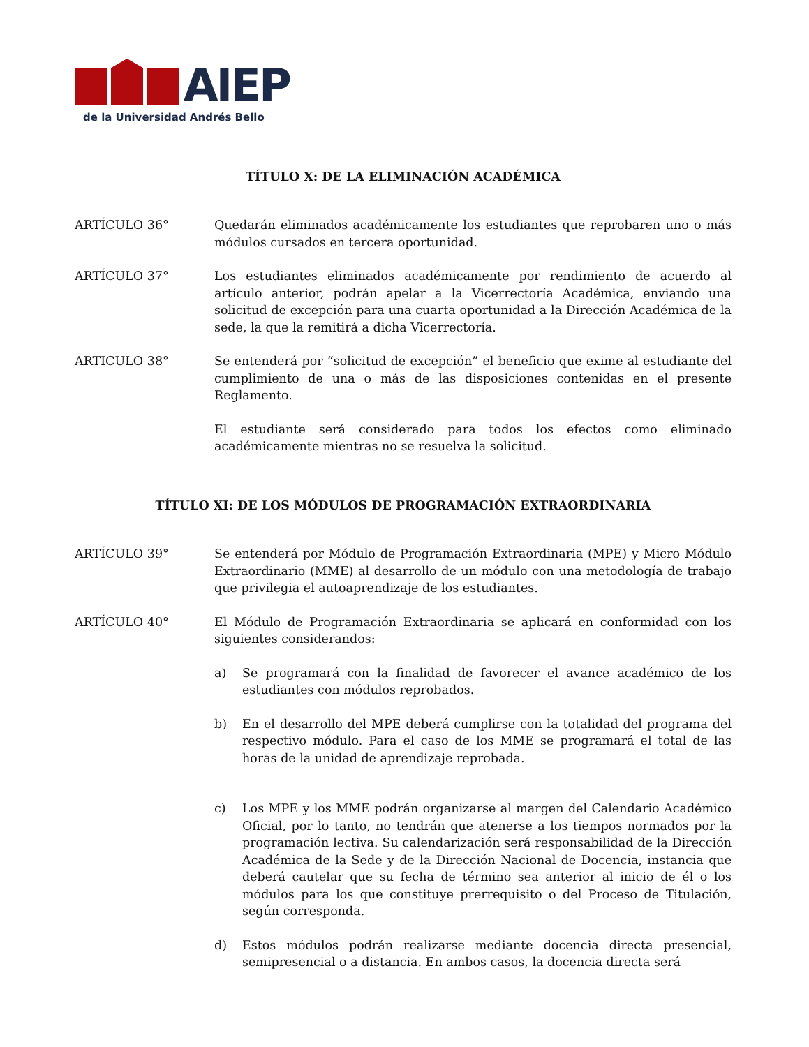AIEP
de la Universidad Andrés Bello
TÍTULO X: DE LA ELIMINACIÓN ACADÉMICA
ARTÍCULO 36° Quedarán eliminados académicamente los estudiantes que reprobaren uno o más módulos cursados en tercera oportunidad.
ARTÍCULO 37° Los estudiantes eliminados académicamente por rendimiento de acuerdo al artículo anterior, podrán apelar a la Vicerrectoría Académica, enviando una solicitud de excepción para una cuarta oportunidad a la Dirección Académica de la sede, la que la remitirá a dicha Vicerrectoría.
ARTICULO 38° Se entenderá por “solicitud de excepción” el beneficio que exime al estudiante del cumplimiento de una o más de las disposiciones contenidas en el presente Reglamento.
El estudiante será considerado para todos los efectos como eliminado académicamente mientras no se resuelva la solicitud.
TÍTULO XI: DE LOS MÓDULOS DE PROGRAMACIÓN EXTRAORDINARIA
ARTÍCULO 39° Se entenderá por Módulo de Programación Extraordinaria (MPE) y Micro Módulo Extraordinario (MME) al desarrollo de un módulo con una metodología de trabajo que privilegia el autoaprendizaje de los estudiantes.
ARTÍCULO 40° El Módulo de Programación Extraordinaria se aplicará en conformidad con los siguientes considerandos:
a) Se programará con la finalidad de favorecer el avance académico de los estudiantes con módulos reprobados.
b) En el desarrollo del MPE deberá cumplirse con la totalidad del programa del respectivo módulo. Para el caso de los MME se programará el total de las horas de la unidad de aprendizaje reprobada.
c) Los MPE y los MME podrán organizarse al margen del Calendario Académico Oficial, por lo tanto, no tendrán que atenerse a los tiempos normados por la programación lectiva. Su calendarización será responsabilidad de la Dirección Académica de la Sede y de la Dirección Nacional de Docencia, instancia que deberá cautelar que su fecha de término sea anterior al inicio de él o los módulos para los que constituye prerrequisito o del Proceso de Titulación, según corresponda.
d) Estos módulos podrán realizarse mediante docencia directa presencial, semipresencial o a distancia. En ambos casos, la docencia directa será